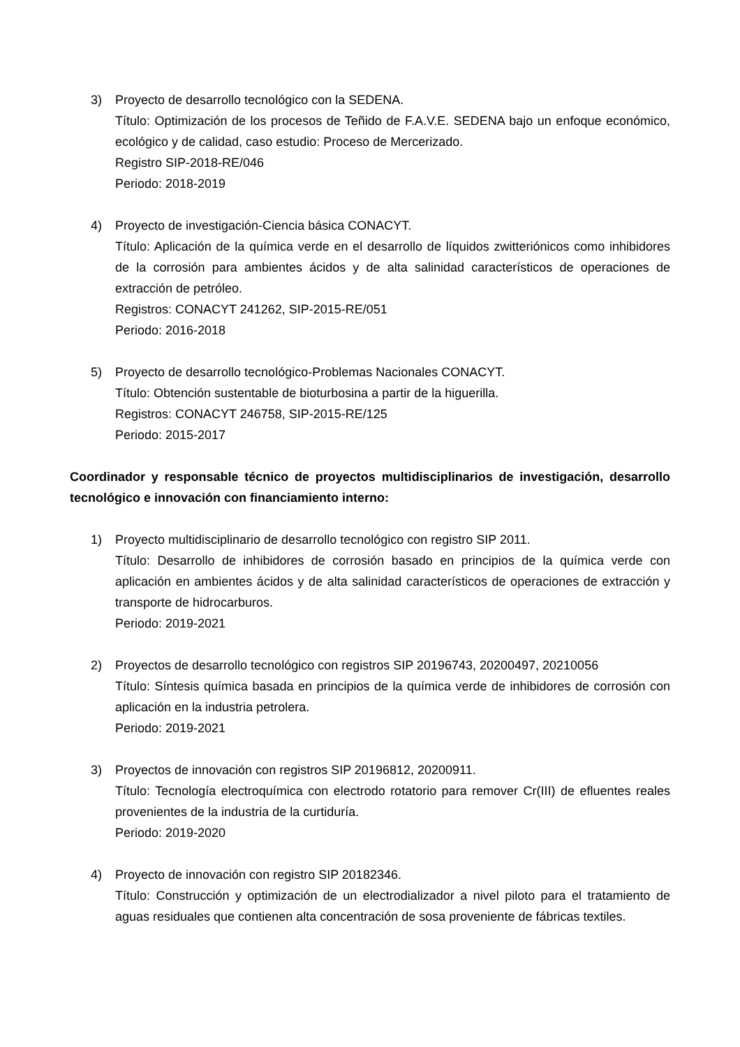3) Proyecto de desarrollo tecnológico con la SEDENA.
Título: Optimización de los procesos de Teñido de F.A.V.E. SEDENA bajo un enfoque económico, ecológico y de calidad, caso estudio: Proceso de Mercerizado.
Registro SIP-2018-RE/046
Periodo: 2018-2019
4) Proyecto de investigación-Ciencia básica CONACYT.
Título: Aplicación de la química verde en el desarrollo de líquidos zwitteriónicos como inhibidores de la corrosión para ambientes ácidos y de alta salinidad característicos de operaciones de extracción de petróleo.
Registros: CONACYT 241262, SIP-2015-RE/051
Periodo: 2016-2018
5) Proyecto de desarrollo tecnológico-Problemas Nacionales CONACYT.
Título: Obtención sustentable de bioturbosina a partir de la higuerilla.
Registros: CONACYT 246758, SIP-2015-RE/125
Periodo: 2015-2017
Coordinador y responsable técnico de proyectos multidisciplinarios de investigación, desarrollo tecnológico e innovación con financiamiento interno:
1) Proyecto multidisciplinario de desarrollo tecnológico con registro SIP 2011.
Título: Desarrollo de inhibidores de corrosión basado en principios de la química verde con aplicación en ambientes ácidos y de alta salinidad característicos de operaciones de extracción y transporte de hidrocarburos.
Periodo: 2019-2021
2) Proyectos de desarrollo tecnológico con registros SIP 20196743, 20200497, 20210056
Título: Síntesis química basada en principios de la química verde de inhibidores de corrosión con aplicación en la industria petrolera.
Periodo: 2019-2021
3) Proyectos de innovación con registros SIP 20196812, 20200911.
Título: Tecnología electroquímica con electrodo rotatorio para remover Cr(III) de efluentes reales provenientes de la industria de la curtiduría.
Periodo: 2019-2020
4) Proyecto de innovación con registro SIP 20182346.
Título: Construcción y optimización de un electrodializador a nivel piloto para el tratamiento de aguas residuales que contienen alta concentración de sosa proveniente de fábricas textiles.